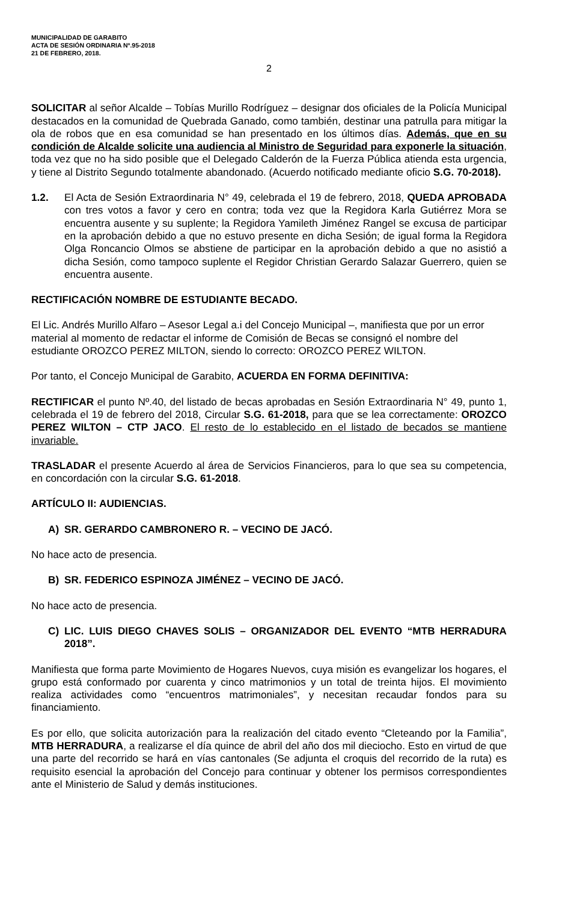MUNICIPALIDAD DE GARABITO
ACTA DE SESIÓN ORDINARIA Nº.95-2018
21 DE FEBRERO, 2018.
2
SOLICITAR al señor Alcalde – Tobías Murillo Rodríguez – designar dos oficiales de la Policía Municipal destacados en la comunidad de Quebrada Ganado, como también, destinar una patrulla para mitigar la ola de robos que en esa comunidad se han presentado en los últimos días. Además, que en su condición de Alcalde solicite una audiencia al Ministro de Seguridad para exponerle la situación, toda vez que no ha sido posible que el Delegado Calderón de la Fuerza Pública atienda esta urgencia, y tiene al Distrito Segundo totalmente abandonado. (Acuerdo notificado mediante oficio S.G. 70-2018).
1.2. El Acta de Sesión Extraordinaria N° 49, celebrada el 19 de febrero, 2018, QUEDA APROBADA con tres votos a favor y cero en contra; toda vez que la Regidora Karla Gutiérrez Mora se encuentra ausente y su suplente; la Regidora Yamileth Jiménez Rangel se excusa de participar en la aprobación debido a que no estuvo presente en dicha Sesión; de igual forma la Regidora Olga Roncancio Olmos se abstiene de participar en la aprobación debido a que no asistió a dicha Sesión, como tampoco suplente el Regidor Christian Gerardo Salazar Guerrero, quien se encuentra ausente.
RECTIFICACIÓN NOMBRE DE ESTUDIANTE BECADO.
El Lic. Andrés Murillo Alfaro – Asesor Legal a.i del Concejo Municipal –, manifiesta que por un error material al momento de redactar el informe de Comisión de Becas se consignó el nombre del estudiante OROZCO PEREZ MILTON, siendo lo correcto: OROZCO PEREZ WILTON.
Por tanto, el Concejo Municipal de Garabito, ACUERDA EN FORMA DEFINITIVA:
RECTIFICAR el punto Nº.40, del listado de becas aprobadas en Sesión Extraordinaria N° 49, punto 1, celebrada el 19 de febrero del 2018, Circular S.G. 61-2018, para que se lea correctamente: OROZCO PEREZ WILTON – CTP JACO. El resto de lo establecido en el listado de becados se mantiene invariable.
TRASLADAR el presente Acuerdo al área de Servicios Financieros, para lo que sea su competencia, en concordación con la circular S.G. 61-2018.
ARTÍCULO II: AUDIENCIAS.
A) SR. GERARDO CAMBRONERO R. – VECINO DE JACÓ.
No hace acto de presencia.
B) SR. FEDERICO ESPINOZA JIMÉNEZ – VECINO DE JACÓ.
No hace acto de presencia.
C) LIC. LUIS DIEGO CHAVES SOLIS – ORGANIZADOR DEL EVENTO “MTB HERRADURA 2018”.
Manifiesta que forma parte Movimiento de Hogares Nuevos, cuya misión es evangelizar los hogares, el grupo está conformado por cuarenta y cinco matrimonios y un total de treinta hijos. El movimiento realiza actividades como “encuentros matrimoniales”, y necesitan recaudar fondos para su financiamiento.
Es por ello, que solicita autorización para la realización del citado evento “Cleteando por la Familia”, MTB HERRADURA, a realizarse el día quince de abril del año dos mil dieciocho. Esto en virtud de que una parte del recorrido se hará en vías cantonales (Se adjunta el croquis del recorrido de la ruta) es requisito esencial la aprobación del Concejo para continuar y obtener los permisos correspondientes ante el Ministerio de Salud y demás instituciones.